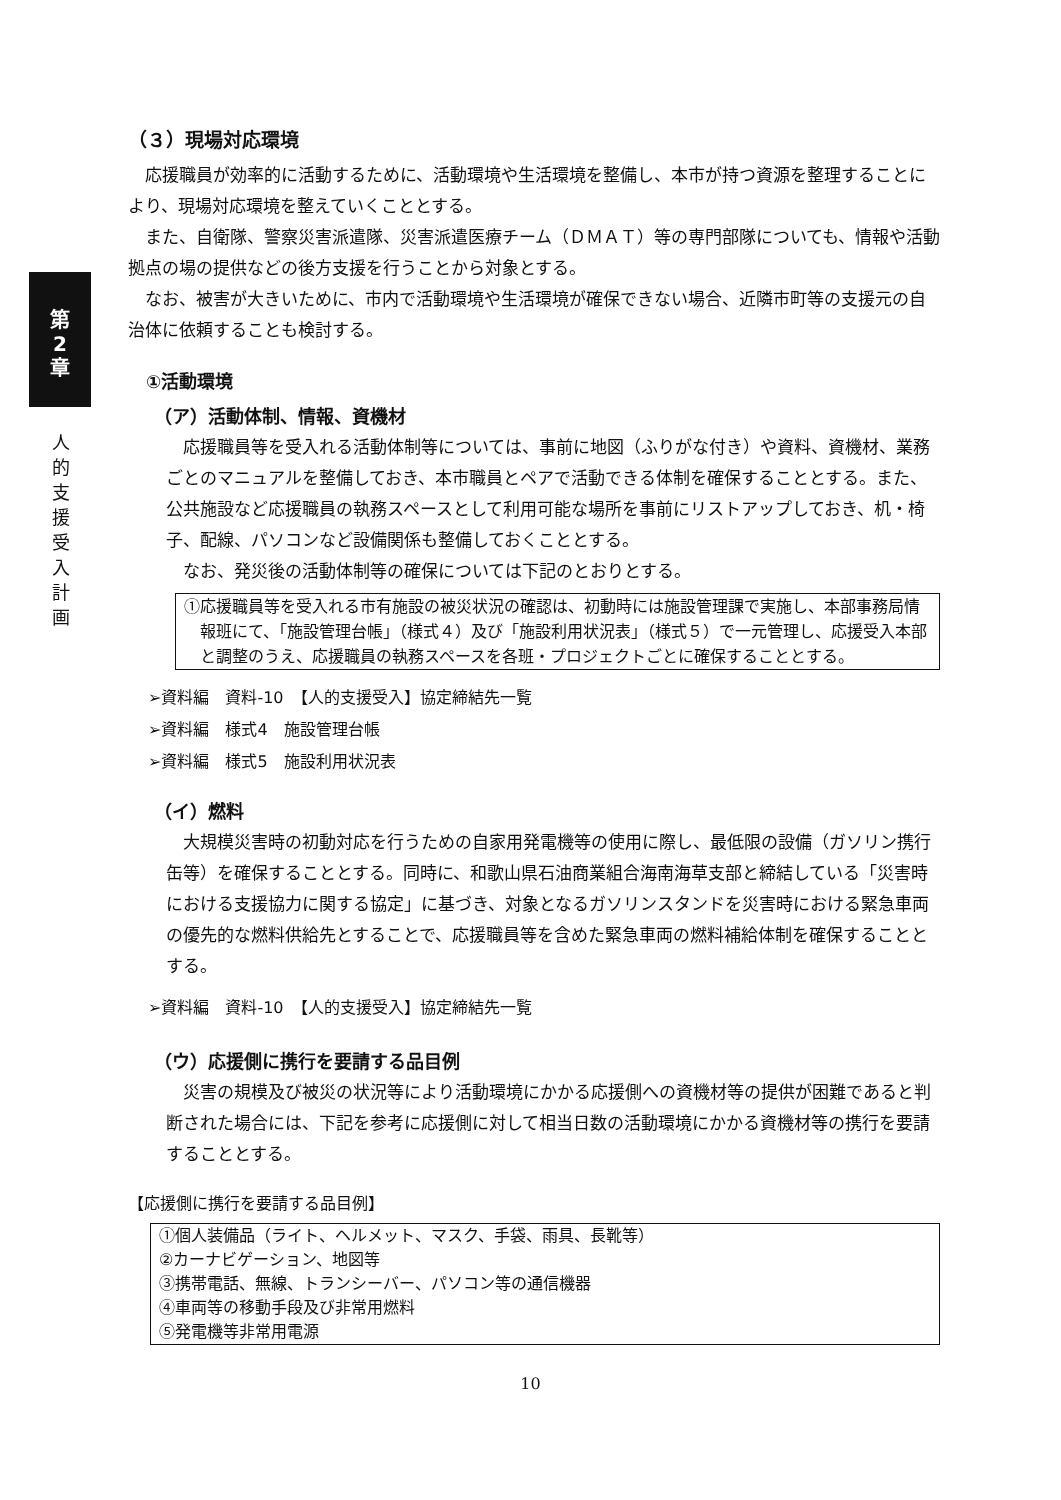第
2
章
人
的
支
援
受
入
計
画
（３）現場対応環境
応援職員が効率的に活動するために、活動環境や生活環境を整備し、本市が持つ資源を整理することにより、現場対応環境を整えていくこととする。
また、自衛隊、警察災害派遣隊、災害派遣医療チーム（ＤＭＡＴ）等の専門部隊についても、情報や活動拠点の場の提供などの後方支援を行うことから対象とする。
なお、被害が大きいために、市内で活動環境や生活環境が確保できない場合、近隣市町等の支援元の自治体に依頼することも検討する。
①活動環境
（ア）活動体制、情報、資機材
応援職員等を受入れる活動体制等については、事前に地図（ふりがな付き）や資料、資機材、業務ごとのマニュアルを整備しておき、本市職員とペアで活動できる体制を確保することとする。また、公共施設など応援職員の執務スペースとして利用可能な場所を事前にリストアップしておき、机・椅子、配線、パソコンなど設備関係も整備しておくこととする。
なお、発災後の活動体制等の確保については下記のとおりとする。
①応援職員等を受入れる市有施設の被災状況の確認は、初動時には施設管理課で実施し、本部事務局情報班にて、「施設管理台帳」（様式４）及び「施設利用状況表」（様式５）で一元管理し、応援受入本部と調整のうえ、応援職員の執務スペースを各班・プロジェクトごとに確保することとする。
➢資料編　資料-10　【人的支援受入】協定締結先一覧
➢資料編　様式4　施設管理台帳
➢資料編　様式5　施設利用状況表
（イ）燃料
大規模災害時の初動対応を行うための自家用発電機等の使用に際し、最低限の設備（ガソリン携行缶等）を確保することとする。同時に、和歌山県石油商業組合海南海草支部と締結している「災害時における支援協力に関する協定」に基づき、対象となるガソリンスタンドを災害時における緊急車両の優先的な燃料供給先とすることで、応援職員等を含めた緊急車両の燃料補給体制を確保することとする。
➢資料編　資料-10　【人的支援受入】協定締結先一覧
（ウ）応援側に携行を要請する品目例
災害の規模及び被災の状況等により活動環境にかかる応援側への資機材等の提供が困難であると判断された場合には、下記を参考に応援側に対して相当日数の活動環境にかかる資機材等の携行を要請することとする。
【応援側に携行を要請する品目例】
①個人装備品（ライト、ヘルメット、マスク、手袋、雨具、長靴等）
②カーナビゲーション、地図等
③携帯電話、無線、トランシーバー、パソコン等の通信機器
④車両等の移動手段及び非常用燃料
⑤発電機等非常用電源
10